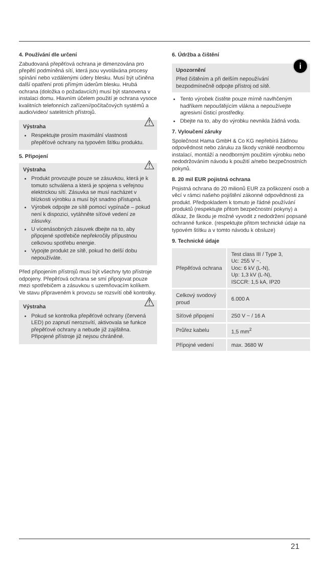4. Používání dle určení
Zabudovaná přepěťová ochrana je dimenzována pro přepětí podmíněná sítí, která jsou vyvolávána procesy spínání nebo vzdálenými údery blesku. Musí být učiněna další opatření proti přímým úderům blesku. Hrubá ochrana (doložka o požadavcích) musí být stanovena v instalaci domu. Hlavním účelem použití je ochrana vysoce kvalitních telefonních zařízení/počítačových systémů a audio/video/ satelitních přístrojů.
⚠ Výstraha
Respektujte prosím maximální vlastnosti přepěťové ochrany na typovém štítku produktu.
5. Připojení
⚠ Výstraha
Produkt provozujte pouze se zásuvkou, která je k tomuto schválena a která je spojena s veřejnou elektrickou sítí. Zásuvka se musí nacházet v blízkosti výrobku a musí být snadno přístupná.
Výrobek odpojte ze sítě pomocí vypínače – pokud není k dispozici, vytáhněte síťové vedení ze zásuvky.
U vícenásobných zásuvek dbejte na to, aby připojené spotřebiče nepřekročily přípustnou celkovou spotřebu energie.
Vypojte produkt ze sítě, pokud ho delší dobu nepoužíváte.
Před připojením přístrojů musí být všechny tyto přístroje odpojeny. Přepěťová ochrana se smí připojovat pouze mezi spotřebičem a zásuvkou s uzemňovacím kolíkem. Ve stavu připraveném k provozu se rozsvítí obě kontrolky.
⚠ Výstraha
Pokud se kontrolka přepěťové ochrany (červená LED) po zapnutí nerozsvítí, aktivovala se funkce přepěťové ochrany a nebude již zajištěna. Připojené přístroje již nejsou chráněné.
6. Údržba a čištění
i
Upozornění
Před čištěním a při delším nepoužívání bezpodmínečně odpojte přístroj od sítě.
Tento výrobek čistěte pouze mírně navlhčeným hadříkem nepouštějícím vlákna a nepoužívejte agresivní čisticí prostředky.
Dbejte na to, aby do výrobku nevnikla žádná voda.
7. Vyloučení záruky
Společnost Hama GmbH & Co KG nepřebírá žádnou odpovědnost nebo záruku za škody vzniklé neodbornou instalací, montáží a neodborným použitím výrobku nebo nedodržováním návodu k použití a/nebo bezpečnostních pokynů.
8. 20 mil EUR pojistná ochrana
Pojistná ochrana do 20 milionů EUR za poškození osob a věcí v rámci našeho pojištění zákonné odpovědnosti za produkt. Předpokladem k tomuto je řádné používání produktů (respektujte přitom bezpečnostní pokyny) a důkaz, že škodu je možné vyvodit z nedodržení popsané ochranné funkce. (respektujte přitom technické údaje na typovém štítku a v tomto návodu k obsluze)
9. Technické údaje
| Přepěťová ochrana | Test class III / Type 3, Uc: 255 V ~, Uoc: 6 kV (L-N), Up: 1,3 kV (L-N), ISCCR: 1,5 kA, IP20 |
| Celkový svodový proud | 6.000 A |
| Síťové připojení | 250 V ~ / 16 A |
| Průřez kabelu | 1,5 mm<sup>2</sup> |
| Přípojné vedení | max. 3680 W |
21